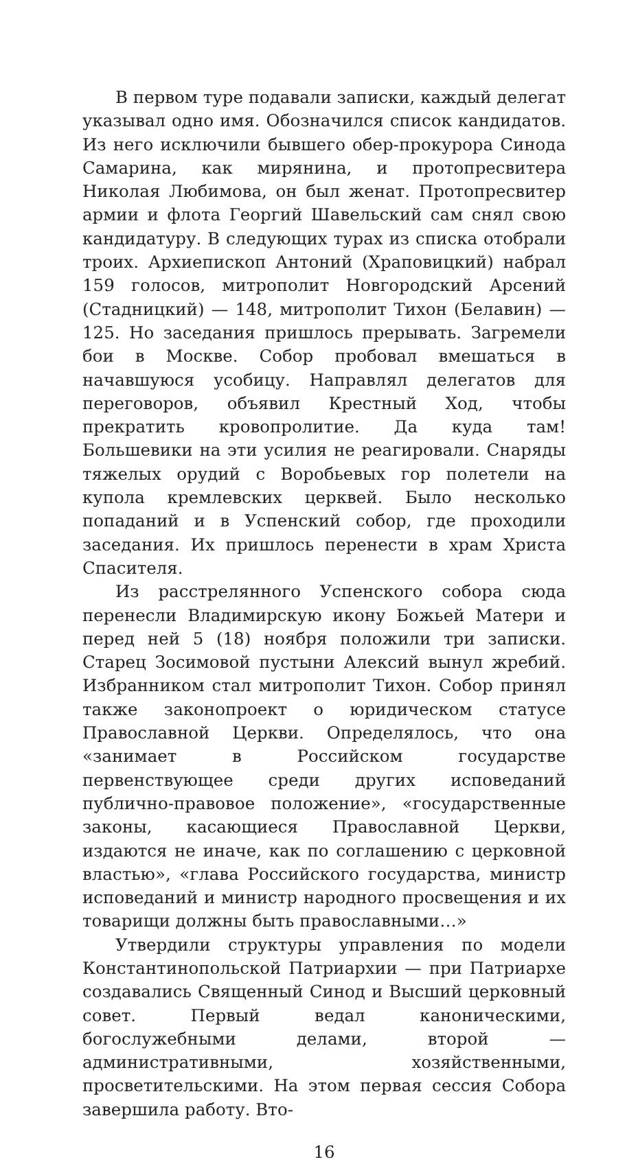В первом туре подавали записки, каждый делегат указывал одно имя. Обозначился список кандидатов. Из него исключили бывшего обер-прокурора Синода Самарина, как мирянина, и протопресвитера Николая Любимова, он был женат. Протопресвитер армии и флота Георгий Шавельский сам снял свою кандидатуру. В следующих турах из списка отобрали троих. Архиепископ Антоний (Храповицкий) набрал 159 голосов, митрополит Новгородский Арсений (Стадницкий) — 148, митрополит Тихон (Белавин) — 125. Но заседания пришлось прерывать. Загремели бои в Москве. Собор пробовал вмешаться в начавшуюся усобицу. Направлял делегатов для переговоров, объявил Крестный Ход, чтобы прекратить кровопролитие. Да куда там! Большевики на эти усилия не реагировали. Снаряды тяжелых орудий с Воробьевых гор полетели на купола кремлевских церквей. Было несколько попаданий и в Успенский собор, где проходили заседания. Их пришлось перенести в храм Христа Спасителя.
Из расстрелянного Успенского собора сюда перенесли Владимирскую икону Божьей Матери и перед ней 5 (18) ноября положили три записки. Старец Зосимовой пустыни Алексий вынул жребий. Избранником стал митрополит Тихон. Собор принял также законопроект о юридическом статусе Православной Церкви. Определялось, что она «занимает в Российском государстве первенствующее среди других исповеданий публично-правовое положение», «государственные законы, касающиеся Православной Церкви, издаются не иначе, как по соглашению с церковной властью», «глава Российского государства, министр исповеданий и министр народного просвещения и их товарищи должны быть православными…»
Утвердили структуры управления по модели Константинопольской Патриархии — при Патриархе создавались Священный Синод и Высший церковный совет. Первый ведал каноническими, богослужебными делами, второй — административными, хозяйственными, просветительскими. На этом первая сессия Собора завершила работу. Вто-
16